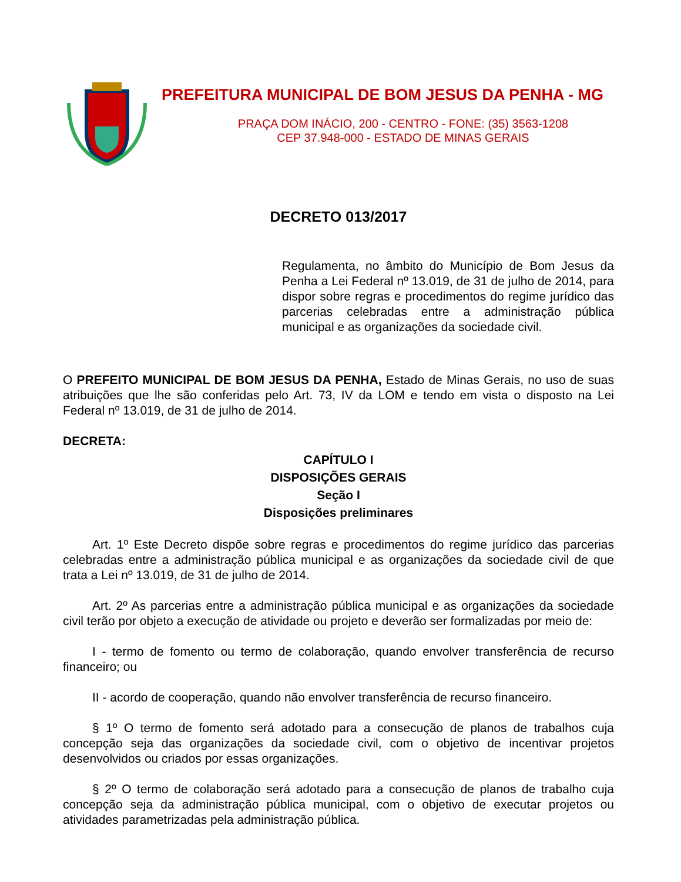PREFEITURA MUNICIPAL DE BOM JESUS DA PENHA - MG
PRAÇA DOM INÁCIO, 200 - CENTRO - FONE: (35) 3563-1208
CEP 37.948-000 - ESTADO DE MINAS GERAIS
DECRETO 013/2017
Regulamenta, no âmbito do Município de Bom Jesus da Penha a Lei Federal nº 13.019, de 31 de julho de 2014, para dispor sobre regras e procedimentos do regime jurídico das parcerias celebradas entre a administração pública municipal e as organizações da sociedade civil.
O PREFEITO MUNICIPAL DE BOM JESUS DA PENHA, Estado de Minas Gerais, no uso de suas atribuições que lhe são conferidas pelo Art. 73, IV da LOM e tendo em vista o disposto na Lei Federal nº 13.019, de 31 de julho de 2014.
DECRETA:
CAPÍTULO I
DISPOSIÇÕES GERAIS
Seção I
Disposições preliminares
Art. 1º Este Decreto dispõe sobre regras e procedimentos do regime jurídico das parcerias celebradas entre a administração pública municipal e as organizações da sociedade civil de que trata a Lei nº 13.019, de 31 de julho de 2014.
Art. 2º As parcerias entre a administração pública municipal e as organizações da sociedade civil terão por objeto a execução de atividade ou projeto e deverão ser formalizadas por meio de:
I - termo de fomento ou termo de colaboração, quando envolver transferência de recurso financeiro; ou
II - acordo de cooperação, quando não envolver transferência de recurso financeiro.
§ 1º O termo de fomento será adotado para a consecução de planos de trabalhos cuja concepção seja das organizações da sociedade civil, com o objetivo de incentivar projetos desenvolvidos ou criados por essas organizações.
§ 2º O termo de colaboração será adotado para a consecução de planos de trabalho cuja concepção seja da administração pública municipal, com o objetivo de executar projetos ou atividades parametrizadas pela administração pública.